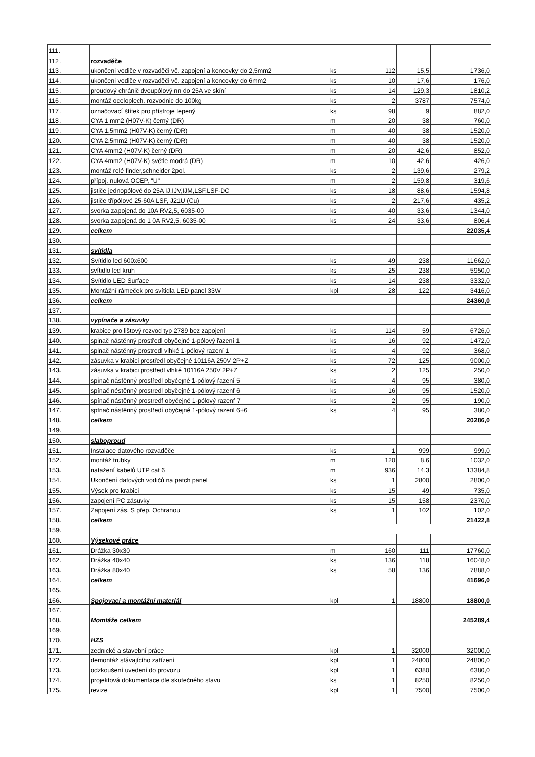| 111. | | | | | |
| 112. | rozvaděče | | | | |
| 113. | ukončeni vodiče v rozvaděči vč. zapojení a koncovky do 2,5mm2 | ks | 112 | 15,5 | 1736,0 |
| 114. | ukončeni vodiče v rozvaděči vč. zapojení a koncovky do 6mm2 | ks | 10 | 17,6 | 176,0 |
| 115. | proudový chránič dvoupólový nn do 25A ve skíní | ks | 14 | 129,3 | 1810,2 |
| 116. | montáž oceloplech. rozvodnic do 100kg | ks | 2 | 3787 | 7574,0 |
| 117. | označovací štítek pro přístroje lepený | ks | 98 | 9 | 882,0 |
| 118. | CYA 1 mm2 (H07V-K) černý (DR) | m | 20 | 38 | 760,0 |
| 119. | CYA 1.5mm2 (H07V-K) černý (DR) | m | 40 | 38 | 1520,0 |
| 120. | CYA 2.5mm2 (H07V-K) černý (DR) | m | 40 | 38 | 1520,0 |
| 121. | CYA 4mm2 (H07V-K) černý (DR) | m | 20 | 42,6 | 852,0 |
| 122. | CYA 4mm2 (H07V-K) světle modrá (DR) | m | 10 | 42,6 | 426,0 |
| 123. | montáž relé finder,schneider 2pol. | ks | 2 | 139,6 | 279,2 |
| 124. | přípoj. nulová OCEP, "U" | m | 2 | 159,8 | 319,6 |
| 125. | jističe jednopólové do 25A IJ,IJV,IJM,LSF,LSF-DC | ks | 18 | 88,6 | 1594,8 |
| 126. | jističe třípólové 25-60A LSF, J21U (Cu) | ks | 2 | 217,6 | 435,2 |
| 127. | svorka zapojená do 10A RV2,5, 6035-00 | ks | 40 | 33,6 | 1344,0 |
| 128. | svorka zapojená do 1 0A RV2,5, 6035-00 | ks | 24 | 33,6 | 806,4 |
| 129. | celkem | | | | 22035,4 |
| 130. | | | | | |
| 131. | svítidla | | | | |
| 132. | Svítidlo led 600x600 | ks | 49 | 238 | 11662,0 |
| 133. | svítidlo led kruh | ks | 25 | 238 | 5950,0 |
| 134. | Svítidlo LED Surface | ks | 14 | 238 | 3332,0 |
| 135. | Montážní rámeček pro svítidla LED panel 33W | kpl | 28 | 122 | 3416,0 |
| 136. | celkem | | | | 24360,0 |
| 137. | | | | | |
| 138. | vypínače a zásuvky | | | | |
| 139. | krabice pro lištový rozvod typ 2789 bez zapojení | ks | 114 | 59 | 6726,0 |
| 140. | spinač nástěnný prostředl obyčejné 1-pólový řazení 1 | ks | 16 | 92 | 1472,0 |
| 141. | splnač nástěnný prostredl vlhké 1-pólový razení 1 | ks | 4 | 92 | 368,0 |
| 142. | zásuvka v krabici prostředl obyčejné 10116A 250V 2P+Z | ks | 72 | 125 | 9000,0 |
| 143. | zásuvka v krabici prostředl vlhké 10116A 250V 2P+Z | ks | 2 | 125 | 250,0 |
| 144. | spínač nástěnný prostředl obyčejné 1-pólový řazení 5 | ks | 4 | 95 | 380,0 |
| 145. | spínač néstěnný prostredl obyčejné 1-pólový razenf 6 | ks | 16 | 95 | 1520,0 |
| 146. | spínač nástěnný prostredf obyčejné 1-pólový razenf 7 | ks | 2 | 95 | 190,0 |
| 147. | spfnač nástěnný prostředí obyčejné 1-pólový razenl 6+6 | ks | 4 | 95 | 380,0 |
| 148. | celkem | | | | 20286,0 |
| 149. | | | | | |
| 150. | slaboproud | | | | |
| 151. | Instalace datového rozvaděče | ks | 1 | 999 | 999,0 |
| 152. | montáž trubky | m | 120 | 8,6 | 1032,0 |
| 153. | natažení kabelů UTP cat 6 | m | 936 | 14,3 | 13384,8 |
| 154. | Ukončení datových vodičů na patch panel | ks | 1 | 2800 | 2800,0 |
| 155. | Výsek pro krabici | ks | 15 | 49 | 735,0 |
| 156. | zapojení PC zásuvky | ks | 15 | 158 | 2370,0 |
| 157. | Zapojení zás. S přep. Ochranou | ks | 1 | 102 | 102,0 |
| 158. | celkem | | | | 21422,8 |
| 159. | | | | | |
| 160. | Výsekové práce | | | | |
| 161. | Drážka 30x30 | m | 160 | 111 | 17760,0 |
| 162. | Drážka 40x40 | ks | 136 | 118 | 16048,0 |
| 163. | Drážka 80x40 | ks | 58 | 136 | 7888,0 |
| 164. | celkem | | | | 41696,0 |
| 165. | | | | | |
| 166. | Spojovací a montážní materiál | kpl | 1 | 18800 | 18800,0 |
| 167. | | | | | |
| 168. | Momtáže celkem | | | | 245289,4 |
| 169. | | | | | |
| 170. | HZS | | | | |
| 171. | zednické a stavební práce | kpl | 1 | 32000 | 32000,0 |
| 172. | demontáž stávajícího zařízení | kpl | 1 | 24800 | 24800,0 |
| 173. | odzkoušení uvedení do provozu | kpl | 1 | 6380 | 6380,0 |
| 174. | projektová dokumentace dle skutečného stavu | ks | 1 | 8250 | 8250,0 |
| 175. | revize | kpl | 1 | 7500 | 7500,0 |